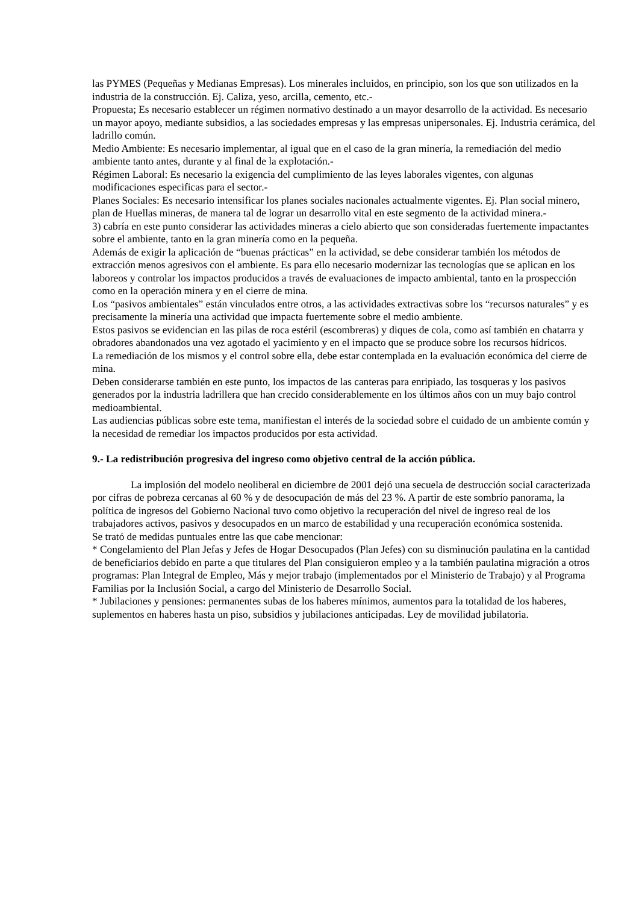las PYMES (Pequeñas y Medianas Empresas). Los minerales incluidos, en principio, son los que son utilizados en la industria de la construcción. Ej. Caliza, yeso, arcilla, cemento, etc.-
Propuesta; Es necesario establecer un régimen normativo destinado a un mayor desarrollo de la actividad. Es necesario un mayor apoyo, mediante subsidios, a las sociedades empresas y las empresas unipersonales. Ej. Industria cerámica, del ladrillo común.
Medio Ambiente: Es necesario implementar, al igual que en el caso de la gran minería, la remediación del medio ambiente tanto antes, durante y al final de la explotación.-
Régimen Laboral: Es necesario la exigencia del cumplimiento de las leyes laborales vigentes, con algunas modificaciones especificas para el sector.-
Planes Sociales: Es necesario intensificar los planes sociales nacionales actualmente vigentes. Ej. Plan social minero, plan de Huellas mineras, de manera tal de lograr un desarrollo vital en este segmento de la actividad minera.-
3) cabría en este punto considerar las actividades mineras a cielo abierto que son consideradas fuertemente impactantes sobre el ambiente, tanto en la gran minería como en la pequeña.
Además de exigir la aplicación de “buenas prácticas” en la actividad, se debe considerar también los métodos de extracción menos agresivos con el ambiente. Es para ello necesario modernizar las tecnologías que se aplican en los laboreos y controlar los impactos producidos a través de evaluaciones de impacto ambiental, tanto en la prospección como en la operación minera y en el cierre de mina.
Los “pasivos ambientales” están vinculados entre otros, a las actividades extractivas sobre los “recursos naturales” y es precisamente la minería una actividad que impacta fuertemente sobre el medio ambiente.
Estos pasivos se evidencian en las pilas de roca estéril (escombreras) y diques de cola, como así también en chatarra y obradores abandonados una vez agotado el yacimiento y en el impacto que se produce sobre los recursos hídricos.
La remediación de los mismos y el control sobre ella, debe estar contemplada en la evaluación económica del cierre de mina.
Deben considerarse también en este punto, los impactos de las canteras para enripiado, las tosqueras y los pasivos generados por la industria ladrillera que han crecido considerablemente en los últimos años con un muy bajo control medioambiental.
Las audiencias públicas sobre este tema, manifiestan el interés de la sociedad sobre el cuidado de un ambiente común y la necesidad de remediar los impactos producidos por esta actividad.
9.- La redistribución progresiva del ingreso como objetivo central de la acción pública.
La implosión del modelo neoliberal en diciembre de 2001 dejó una secuela de destrucción social caracterizada por cifras de pobreza cercanas al 60 % y de desocupación de más del 23 %. A partir de este sombrío panorama, la política de ingresos del Gobierno Nacional tuvo como objetivo la recuperación del nivel de ingreso real de los trabajadores activos, pasivos y desocupados en un marco de estabilidad y una recuperación económica sostenida.
Se trató de medidas puntuales entre las que cabe mencionar:
* Congelamiento del Plan Jefas y Jefes de Hogar Desocupados (Plan Jefes) con su disminución paulatina en la cantidad de beneficiarios debido en parte a que titulares del Plan consiguieron empleo y a la también paulatina migración a otros programas: Plan Integral de Empleo, Más y mejor trabajo (implementados por el Ministerio de Trabajo) y al Programa Familias por la Inclusión Social, a cargo del Ministerio de Desarrollo Social.
* Jubilaciones y pensiones: permanentes subas de los haberes mínimos, aumentos para la totalidad de los haberes, suplementos en haberes hasta un piso, subsidios y jubilaciones anticipadas. Ley de movilidad jubilatoria.